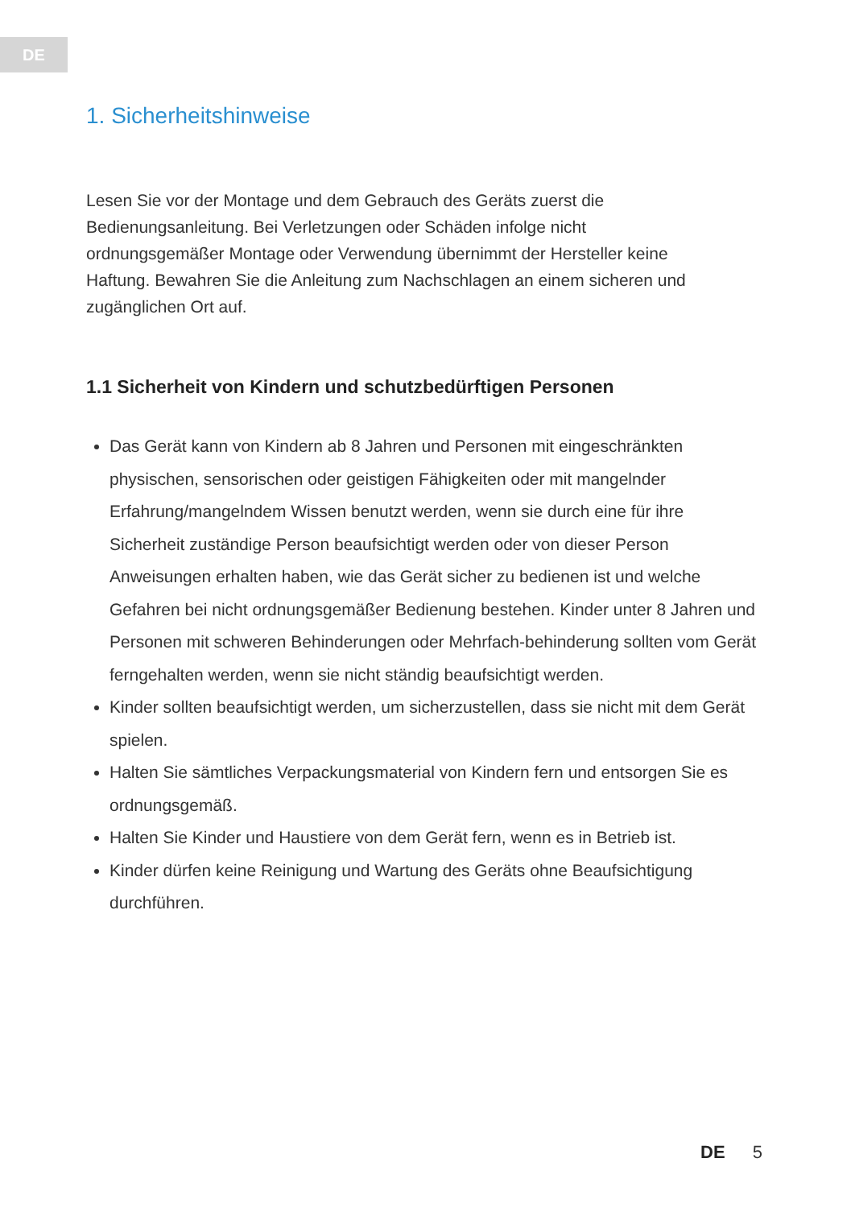DE
1. Sicherheitshinweise
Lesen Sie vor der Montage und dem Gebrauch des Geräts zuerst die Bedienungsanleitung. Bei Verletzungen oder Schäden infolge nicht ordnungsgemäßer Montage oder Verwendung übernimmt der Hersteller keine Haftung. Bewahren Sie die Anleitung zum Nachschlagen an einem sicheren und zugänglichen Ort auf.
1.1 Sicherheit von Kindern und schutzbedürftigen Personen
Das Gerät kann von Kindern ab 8 Jahren und Personen mit eingeschränkten physischen, sensorischen oder geistigen Fähigkeiten oder mit mangelnder Erfahrung/mangelndem Wissen benutzt werden, wenn sie durch eine für ihre Sicherheit zuständige Person beaufsichtigt werden oder von dieser Person Anweisungen erhalten haben, wie das Gerät sicher zu bedienen ist und welche Gefahren bei nicht ordnungsgemäßer Bedienung bestehen. Kinder unter 8 Jahren und Personen mit schweren Behinderungen oder Mehrfach-behinderung sollten vom Gerät ferngehalten werden, wenn sie nicht ständig beaufsichtigt werden.
Kinder sollten beaufsichtigt werden, um sicherzustellen, dass sie nicht mit dem Gerät spielen.
Halten Sie sämtliches Verpackungsmaterial von Kindern fern und entsorgen Sie es ordnungsgemäß.
Halten Sie Kinder und Haustiere von dem Gerät fern, wenn es in Betrieb ist.
Kinder dürfen keine Reinigung und Wartung des Geräts ohne Beaufsichtigung durchführen.
DE 5